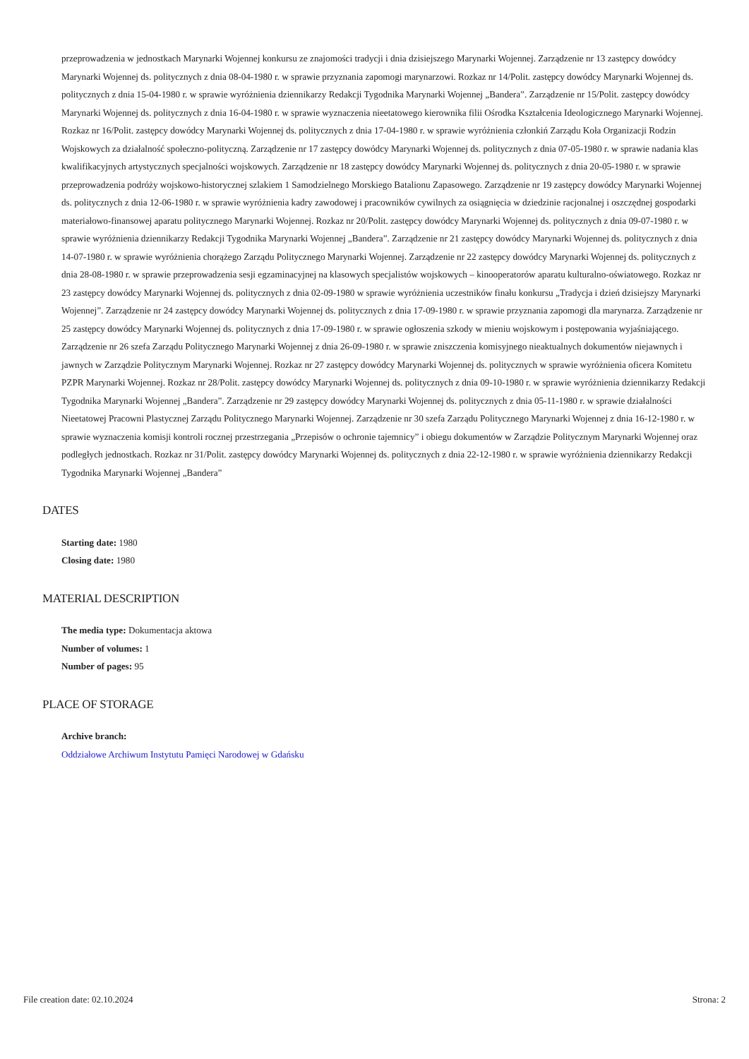przeprowadzenia w jednostkach Marynarki Wojennej konkursu ze znajomości tradycji i dnia dzisiejszego Marynarki Wojennej. Zarządzenie nr 13 zastępcy dowódcy Marynarki Wojennej ds. politycznych z dnia 08-04-1980 r. w sprawie przyznania zapomogi marynarzowi. Rozkaz nr 14/Polit. zastępcy dowódcy Marynarki Wojennej ds. politycznych z dnia 15-04-1980 r. w sprawie wyróżnienia dziennikarzy Redakcji Tygodnika Marynarki Wojennej „Bandera”. Zarządzenie nr 15/Polit. zastępcy dowódcy Marynarki Wojennej ds. politycznych z dnia 16-04-1980 r. w sprawie wyznaczenia nieetatowego kierownika filii Ośrodka Kształcenia Ideologicznego Marynarki Wojennej. Rozkaz nr 16/Polit. zastępcy dowódcy Marynarki Wojennej ds. politycznych z dnia 17-04-1980 r. w sprawie wyróżnienia członkiń Zarządu Koła Organizacji Rodzin Wojskowych za działalność społeczno-polityczną. Zarządzenie nr 17 zastępcy dowódcy Marynarki Wojennej ds. politycznych z dnia 07-05-1980 r. w sprawie nadania klas kwalifikacyjnych artystycznych specjalności wojskowych. Zarządzenie nr 18 zastępcy dowódcy Marynarki Wojennej ds. politycznych z dnia 20-05-1980 r. w sprawie przeprowadzenia podróży wojskowo-historycznej szlakiem 1 Samodzielnego Morskiego Batalionu Zapasowego. Zarządzenie nr 19 zastępcy dowódcy Marynarki Wojennej ds. politycznych z dnia 12-06-1980 r. w sprawie wyróżnienia kadry zawodowej i pracowników cywilnych za osiągnięcia w dziedzinie racjonalnej i oszczędnej gospodarki materiałowo-finansowej aparatu politycznego Marynarki Wojennej. Rozkaz nr 20/Polit. zastępcy dowódcy Marynarki Wojennej ds. politycznych z dnia 09-07-1980 r. w sprawie wyróżnienia dziennikarzy Redakcji Tygodnika Marynarki Wojennej „Bandera”. Zarządzenie nr 21 zastępcy dowódcy Marynarki Wojennej ds. politycznych z dnia 14-07-1980 r. w sprawie wyróżnienia chorążego Zarządu Politycznego Marynarki Wojennej. Zarządzenie nr 22 zastępcy dowódcy Marynarki Wojennej ds. politycznych z dnia 28-08-1980 r. w sprawie przeprowadzenia sesji egzaminacyjnej na klasowych specjalistów wojskowych – kinooperatorów aparatu kulturalno-oświatowego. Rozkaz nr 23 zastępcy dowódcy Marynarki Wojennej ds. politycznych z dnia 02-09-1980 w sprawie wyróżnienia uczestników finału konkursu „Tradycja i dzień dzisiejszy Marynarki Wojennej”. Zarządzenie nr 24 zastępcy dowódcy Marynarki Wojennej ds. politycznych z dnia 17-09-1980 r. w sprawie przyznania zapomogi dla marynarza. Zarządzenie nr 25 zastępcy dowódcy Marynarki Wojennej ds. politycznych z dnia 17-09-1980 r. w sprawie ogłoszenia szkody w mieniu wojskowym i postępowania wyjaśniającego. Zarządzenie nr 26 szefa Zarządu Politycznego Marynarki Wojennej z dnia 26-09-1980 r. w sprawie zniszczenia komisyjnego nieaktualnych dokumentów niejawnych i jawnych w Zarządzie Politycznym Marynarki Wojennej. Rozkaz nr 27 zastępcy dowódcy Marynarki Wojennej ds. politycznych w sprawie wyróżnienia oficera Komitetu PZPR Marynarki Wojennej. Rozkaz nr 28/Polit. zastępcy dowódcy Marynarki Wojennej ds. politycznych z dnia 09-10-1980 r. w sprawie wyróżnienia dziennikarzy Redakcji Tygodnika Marynarki Wojennej „Bandera”. Zarządzenie nr 29 zastępcy dowódcy Marynarki Wojennej ds. politycznych z dnia 05-11-1980 r. w sprawie działalności Nieetatowej Pracowni Plastycznej Zarządu Politycznego Marynarki Wojennej. Zarządzenie nr 30 szefa Zarządu Politycznego Marynarki Wojennej z dnia 16-12-1980 r. w sprawie wyznaczenia komisji kontroli rocznej przestrzegania „Przepisów o ochronie tajemnicy” i obiegu dokumentów w Zarządzie Politycznym Marynarki Wojennej oraz podległych jednostkach. Rozkaz nr 31/Polit. zastępcy dowódcy Marynarki Wojennej ds. politycznych z dnia 22-12-1980 r. w sprawie wyróżnienia dziennikarzy Redakcji Tygodnika Marynarki Wojennej „Bandera”
DATES
Starting date: 1980
Closing date: 1980
MATERIAL DESCRIPTION
The media type: Dokumentacja aktowa
Number of volumes: 1
Number of pages: 95
PLACE OF STORAGE
Archive branch:
Oddziałowe Archiwum Instytutu Pamięci Narodowej w Gdańsku
File creation date: 02.10.2024 Strona: 2